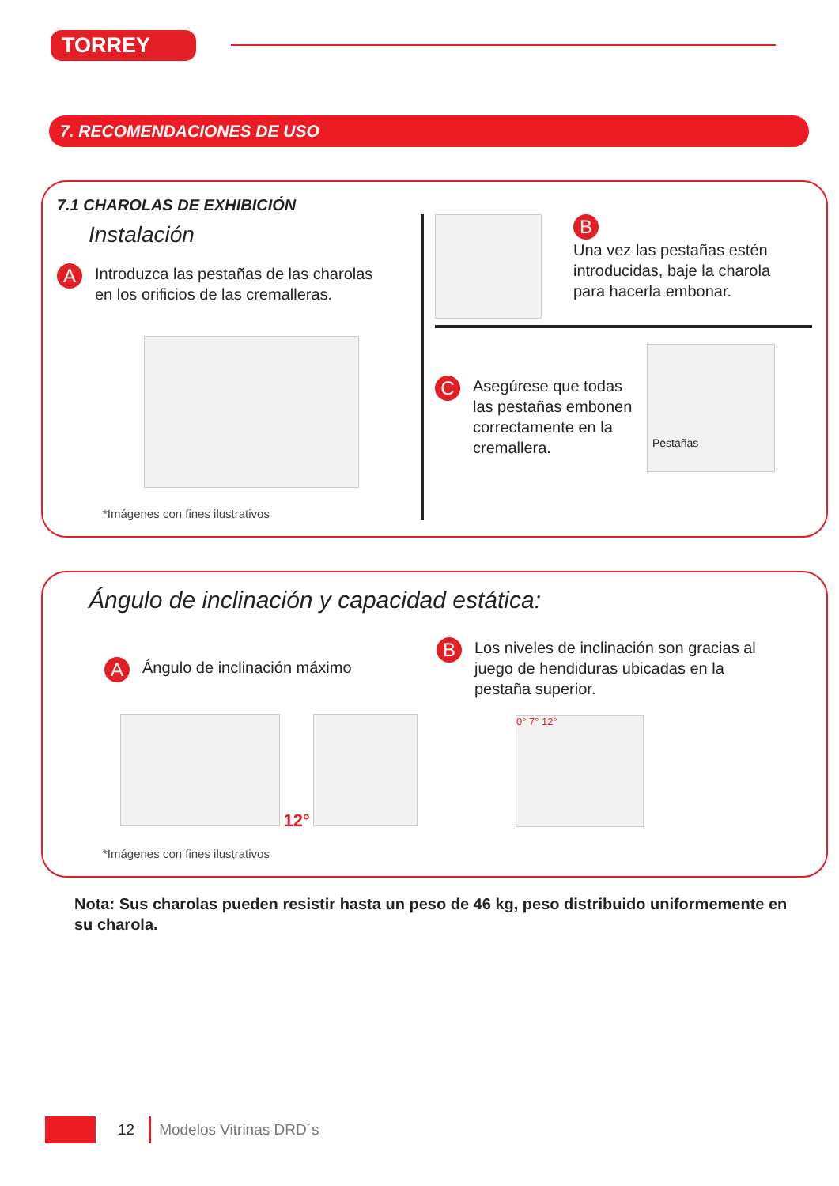TORREY
7. RECOMENDACIONES DE USO
7.1 CHAROLAS DE EXHIBICIÓN
Instalación
A Introduzca las pestañas de las charolas en los orificios de las cremalleras.
*Imágenes con fines ilustrativos
B Una vez las pestañas estén introducidas, baje la charola para hacerla embonar.
C Asegúrese que todas las pestañas embonen correctamente en la cremallera.
Pestañas
Ángulo de inclinación y capacidad estática:
A Ángulo de inclinación máximo
12°
B Los niveles de inclinación son gracias al juego de hendiduras ubicadas en la pestaña superior.
0° 7° 12°
*Imágenes con fines ilustrativos
Nota: Sus charolas pueden resistir hasta un peso de 46 kg, peso distribuido uniformemente en su charola.
12 Modelos Vitrinas DRD´s